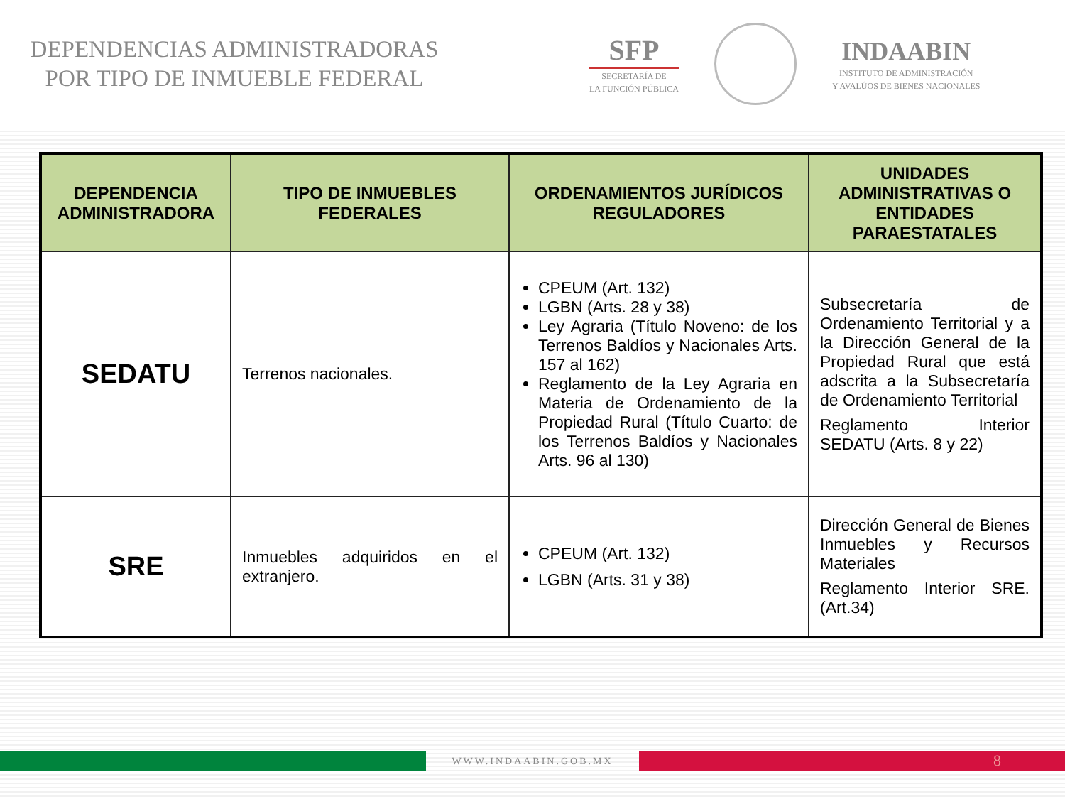DEPENDENCIAS ADMINISTRADORAS
POR TIPO DE INMUEBLE FEDERAL
SFP
SECRETARÍA DE
LA FUNCIÓN PÚBLICA
INDAABIN
INSTITUTO DE ADMINISTRACIÓN
Y AVALÚOS DE BIENES NACIONALES
| DEPENDENCIA ADMINISTRADORA | TIPO DE INMUEBLES FEDERALES | ORDENAMIENTOS JURÍDICOS REGULADORES | UNIDADES ADMINISTRATIVAS O ENTIDADES PARAESTATALES |
| --- | --- | --- | --- |
| SEDATU | Terrenos nacionales. | CPEUM (Art. 132) LGBN (Arts. 28 y 38) Ley Agraria (Título Noveno: de los Terrenos Baldíos y Nacionales Arts. 157 al 162) Reglamento de la Ley Agraria en Materia de Ordenamiento de la Propiedad Rural (Título Cuarto: de los Terrenos Baldíos y Nacionales Arts. 96 al 130) | Subsecretaría de Ordenamiento Territorial y a la Dirección General de la Propiedad Rural que está adscrita a la Subsecretaría de Ordenamiento Territorial Reglamento Interior SEDATU (Arts. 8 y 22) |
| SRE | Inmuebles adquiridos en el extranjero. | CPEUM (Art. 132) LGBN (Arts. 31 y 38) | Dirección General de Bienes Inmuebles y Recursos Materiales Reglamento Interior SRE. (Art.34) |
WWW.INDAABIN.GOB.MX
8